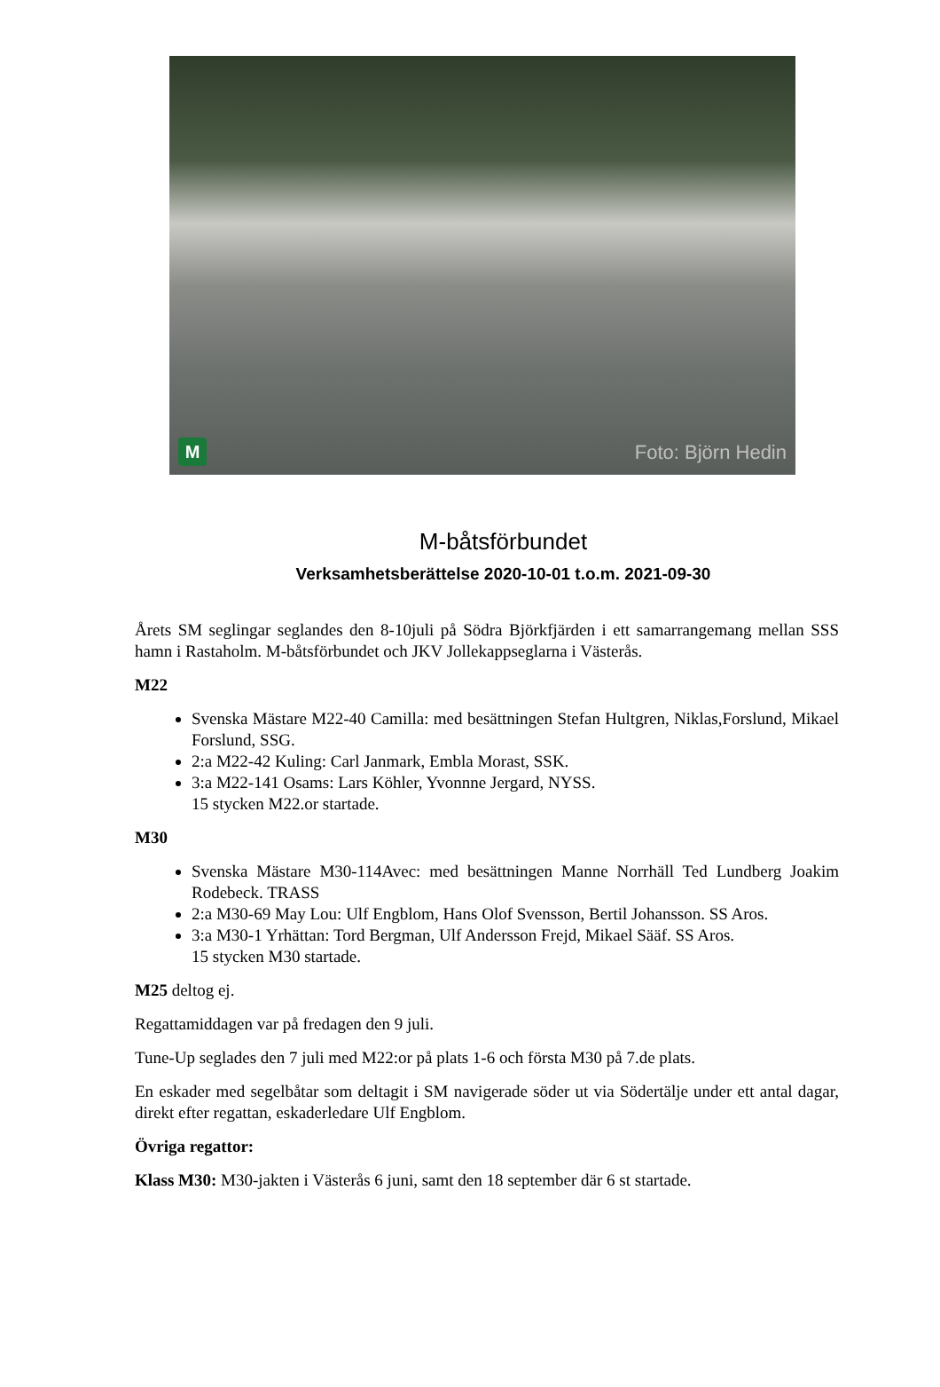M Foto: Björn Hedin
M-båtsförbundet
Verksamhetsberättelse 2020-10-01 t.o.m. 2021-09-30
Årets SM seglingar seglandes den 8-10juli på Södra Björkfjärden i ett samarrangemang mellan SSS hamn i Rastaholm. M-båtsförbundet och JKV Jollekappseglarna i Västerås.
M22
Svenska Mästare M22-40 Camilla: med besättningen Stefan Hultgren, Niklas,Forslund, Mikael Forslund, SSG.
2:a M22-42 Kuling: Carl Janmark, Embla Morast, SSK.
3:a M22-141 Osams: Lars Köhler, Yvonnne Jergard, NYSS.
15 stycken M22.or startade.
M30
Svenska Mästare M30-114Avec: med besättningen Manne Norrhäll Ted Lundberg Joakim Rodebeck. TRASS
2:a M30-69 May Lou: Ulf Engblom, Hans Olof Svensson, Bertil Johansson. SS Aros.
3:a M30-1 Yrhättan: Tord Bergman, Ulf Andersson Frejd, Mikael Sääf. SS Aros.
15 stycken M30 startade.
M25 deltog ej.
Regattamiddagen var på fredagen den 9 juli.
Tune-Up seglades den 7 juli med M22:or på plats 1-6 och första M30 på 7.de plats.
En eskader med segelbåtar som deltagit i SM navigerade söder ut via Södertälje under ett antal dagar, direkt efter regattan, eskaderledare Ulf Engblom.
Övriga regattor:
Klass M30: M30-jakten i Västerås 6 juni, samt den 18 september där 6 st startade.